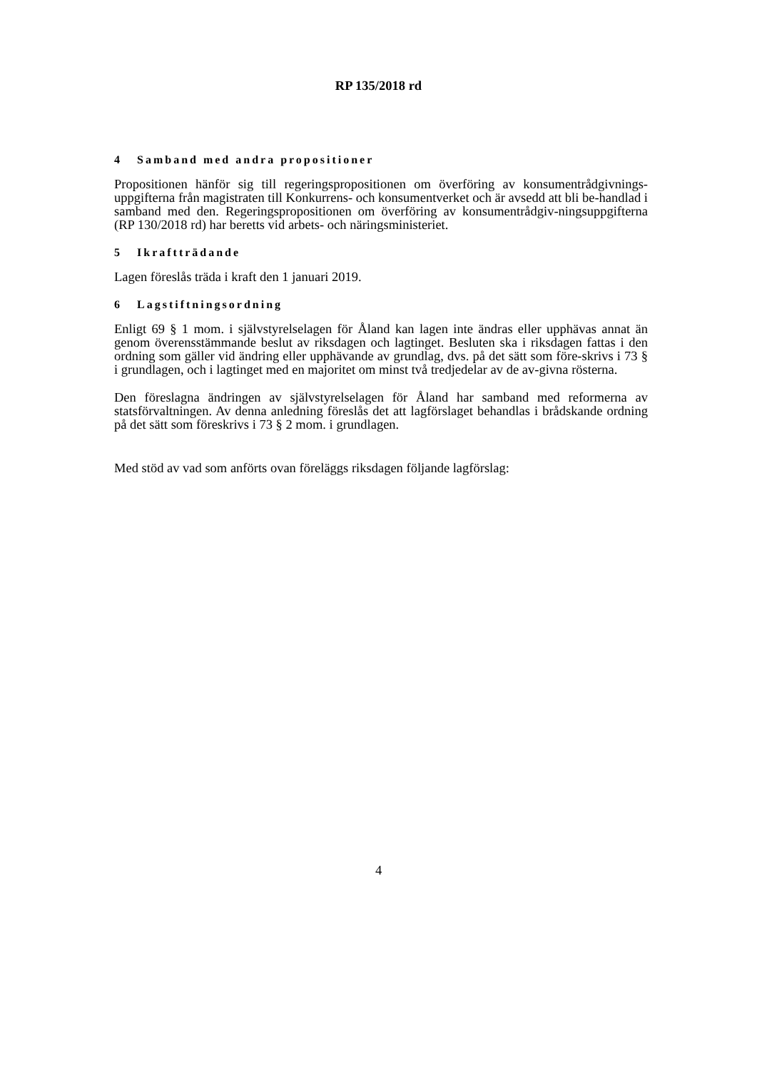RP 135/2018 rd
4 Samband med andra propositioner
Propositionen hänför sig till regeringspropositionen om överföring av konsumentrådgivnings-uppgifterna från magistraten till Konkurrens- och konsumentverket och är avsedd att bli be-handlad i samband med den. Regeringspropositionen om överföring av konsumentrådgiv-ningsuppgifterna (RP 130/2018 rd) har beretts vid arbets- och näringsministeriet.
5 Ikraftträdande
Lagen föreslås träda i kraft den 1 januari 2019.
6 Lagstiftningsordning
Enligt 69 § 1 mom. i självstyrelselagen för Åland kan lagen inte ändras eller upphävas annat än genom överensstämmande beslut av riksdagen och lagtinget. Besluten ska i riksdagen fattas i den ordning som gäller vid ändring eller upphävande av grundlag, dvs. på det sätt som före-skrivs i 73 § i grundlagen, och i lagtinget med en majoritet om minst två tredjedelar av de av-givna rösterna.
Den föreslagna ändringen av självstyrelselagen för Åland har samband med reformerna av statsförvaltningen. Av denna anledning föreslås det att lagförslaget behandlas i brådskande ordning på det sätt som föreskrivs i 73 § 2 mom. i grundlagen.
Med stöd av vad som anförts ovan föreläggs riksdagen följande lagförslag:
4